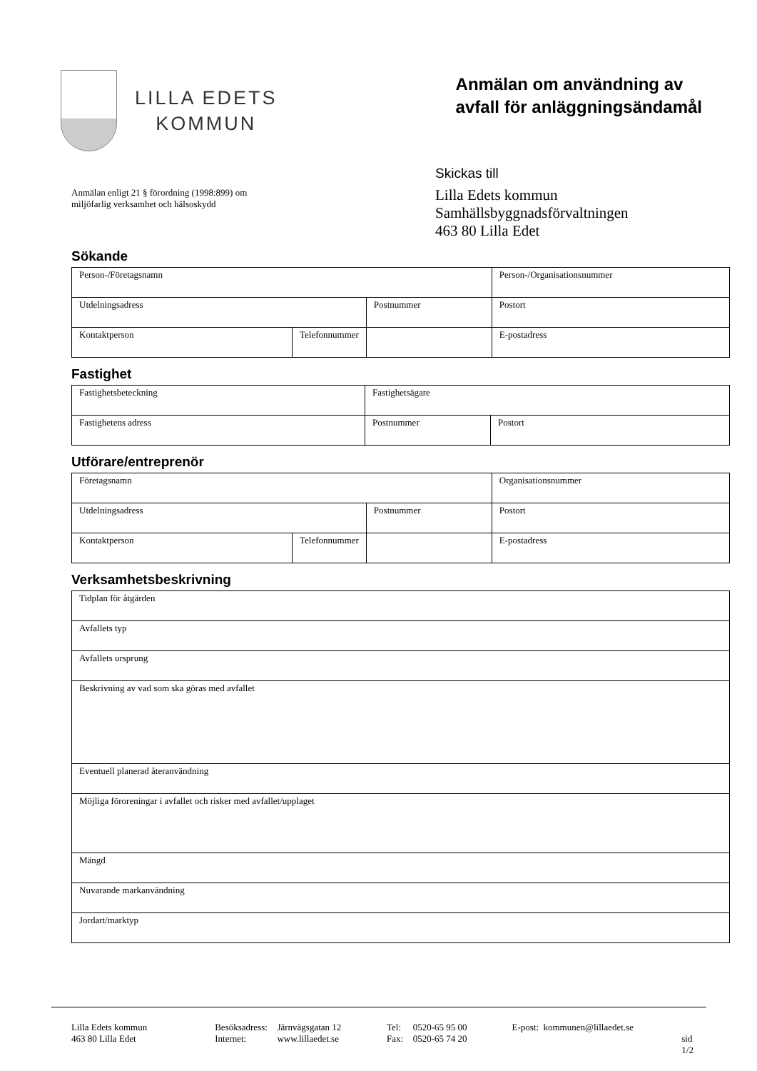LILLA EDETS
KOMMUN
Anmälan om användning av
avfall för anläggningsändamål
Anmälan enligt 21 § förordning (1998:899) om
miljöfarlig verksamhet och hälsoskydd
Skickas till
Lilla Edets kommun
Samhällsbyggnadsförvaltningen
463 80 Lilla Edet
Sökande
| Person-/Företagsnamn | | | Person-/Organisationsnummer |
| Utdelningsadress | | Postnummer | Postort |
| Kontaktperson | Telefonnummer | | E-postadress |
Fastighet
| Fastighetsbeteckning | Fastighetsägare | |
| Fastighetens adress | Postnummer | Postort |
Utförare/entreprenör
| Företagsnamn | | | Organisationsnummer |
| Utdelningsadress | | Postnummer | Postort |
| Kontaktperson | Telefonnummer | | E-postadress |
Verksamhetsbeskrivning
| Tidplan för åtgärden |
| Avfallets typ |
| Avfallets ursprung |
| Beskrivning av vad som ska göras med avfallet |
| Eventuell planerad återanvändning |
| Möjliga föroreningar i avfallet och risker med avfallet/upplaget |
| Mängd |
| Nuvarande markanvändning |
| Jordart/marktyp |
Lilla Edets kommun
463 80 Lilla Edet
Besöksadress:
Internet:
Järnvägsgatan 12
www.lillaedet.se
Tel:
Fax:
0520-65 95 00
0520-65 74 20
E-post: kommunen@lillaedet.se
sid 1/2